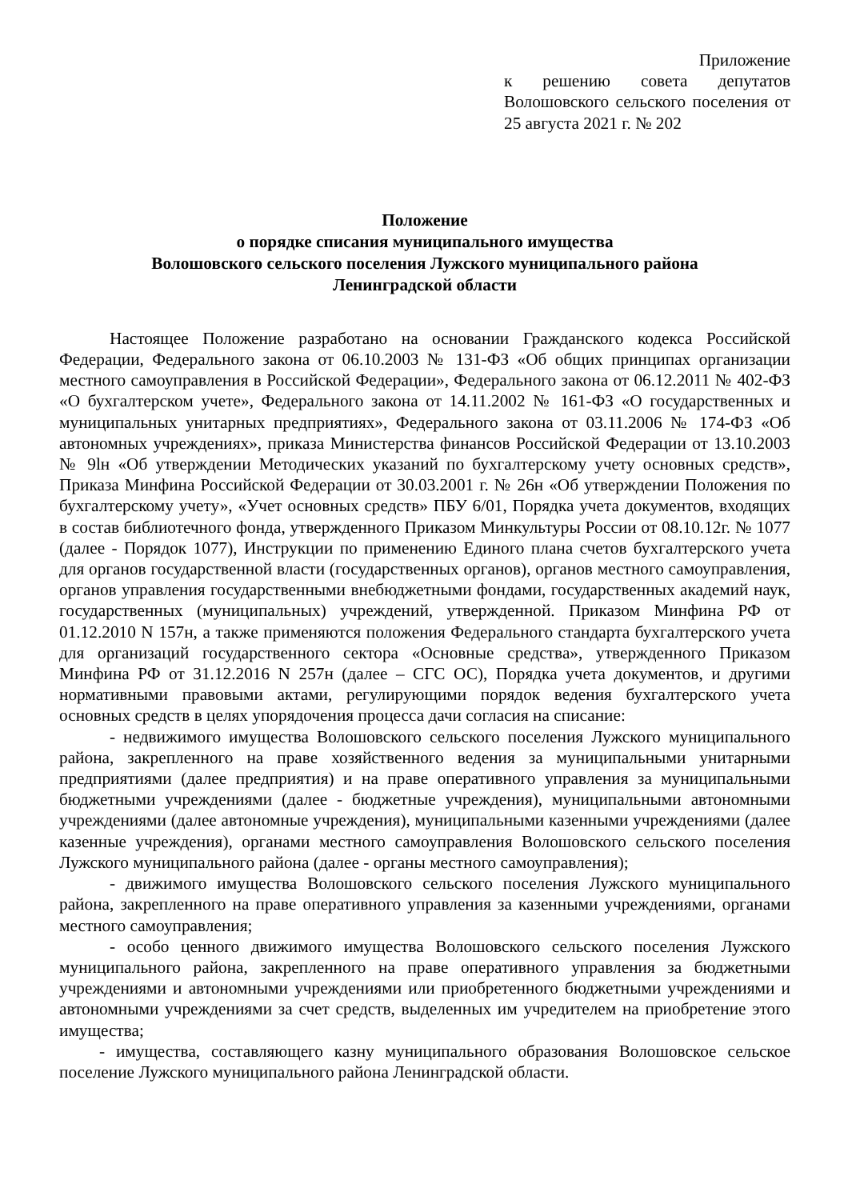Приложение
к решению совета депутатов Волошовского сельского поселения от 25 августа 2021 г. № 202
Положение
о порядке списания муниципального имущества
Волошовского сельского поселения Лужского муниципального района
Ленинградской области
Настоящее Положение разработано на основании Гражданского кодекса Российской Федерации, Федерального закона от 06.10.2003 № 131-ФЗ «Об общих принципах организации местного самоуправления в Российской Федерации», Федерального закона от 06.12.2011 № 402-ФЗ «О бухгалтерском учете», Федерального закона от 14.11.2002 № 161-ФЗ «О государственных и муниципальных унитарных предприятиях», Федерального закона от 03.11.2006 № 174-ФЗ «Об автономных учреждениях», приказа Министерства финансов Российской Федерации от 13.10.2003 № 9lн «Об утверждении Методических указаний по бухгалтерскому учету основных средств», Приказа Минфина Российской Федерации от 30.03.2001 г. № 26н «Об утверждении Положения по бухгалтерскому учету», «Учет основных средств» ПБУ 6/01, Порядка учета документов, входящих в состав библиотечного фонда, утвержденного Приказом Минкультуры России от 08.10.12г. № 1077 (далее - Порядок 1077), Инструкции по применению Единого плана счетов бухгалтерского учета для органов государственной власти (государственных органов), органов местного самоуправления, органов управления государственными внебюджетными фондами, государственных академий наук, государственных (муниципальных) учреждений, утвержденной. Приказом Минфина РФ от 01.12.2010 N 157н, а также применяются положения Федерального стандарта бухгалтерского учета для организаций государственного сектора «Основные средства», утвержденного Приказом Минфина РФ от 31.12.2016 N 257н (далее – СГС ОС), Порядка учета документов, и другими нормативными правовыми актами, регулирующими порядок ведения бухгалтерского учета основных средств в целях упорядочения процесса дачи согласия на списание:
- недвижимого имущества Волошовского сельского поселения Лужского муниципального района, закрепленного на праве хозяйственного ведения за муниципальными унитарными предприятиями (далее предприятия) и на праве оперативного управления за муниципальными бюджетными учреждениями (далее - бюджетные учреждения), муниципальными автономными учреждениями (далее автономные учреждения), муниципальными казенными учреждениями (далее казенные учреждения), органами местного самоуправления Волошовского сельского поселения Лужского муниципального района (далее - органы местного самоуправления);
- движимого имущества Волошовского сельского поселения Лужского муниципального района, закрепленного на праве оперативного управления за казенными учреждениями, органами местного самоуправления;
- особо ценного движимого имущества Волошовского сельского поселения Лужского муниципального района, закрепленного на праве оперативного управления за бюджетными учреждениями и автономными учреждениями или приобретенного бюджетными учреждениями и автономными учреждениями за счет средств, выделенных им учредителем на приобретение этого имущества;
- имущества, составляющего казну муниципального образования Волошовское сельское поселение Лужского муниципального района Ленинградской области.